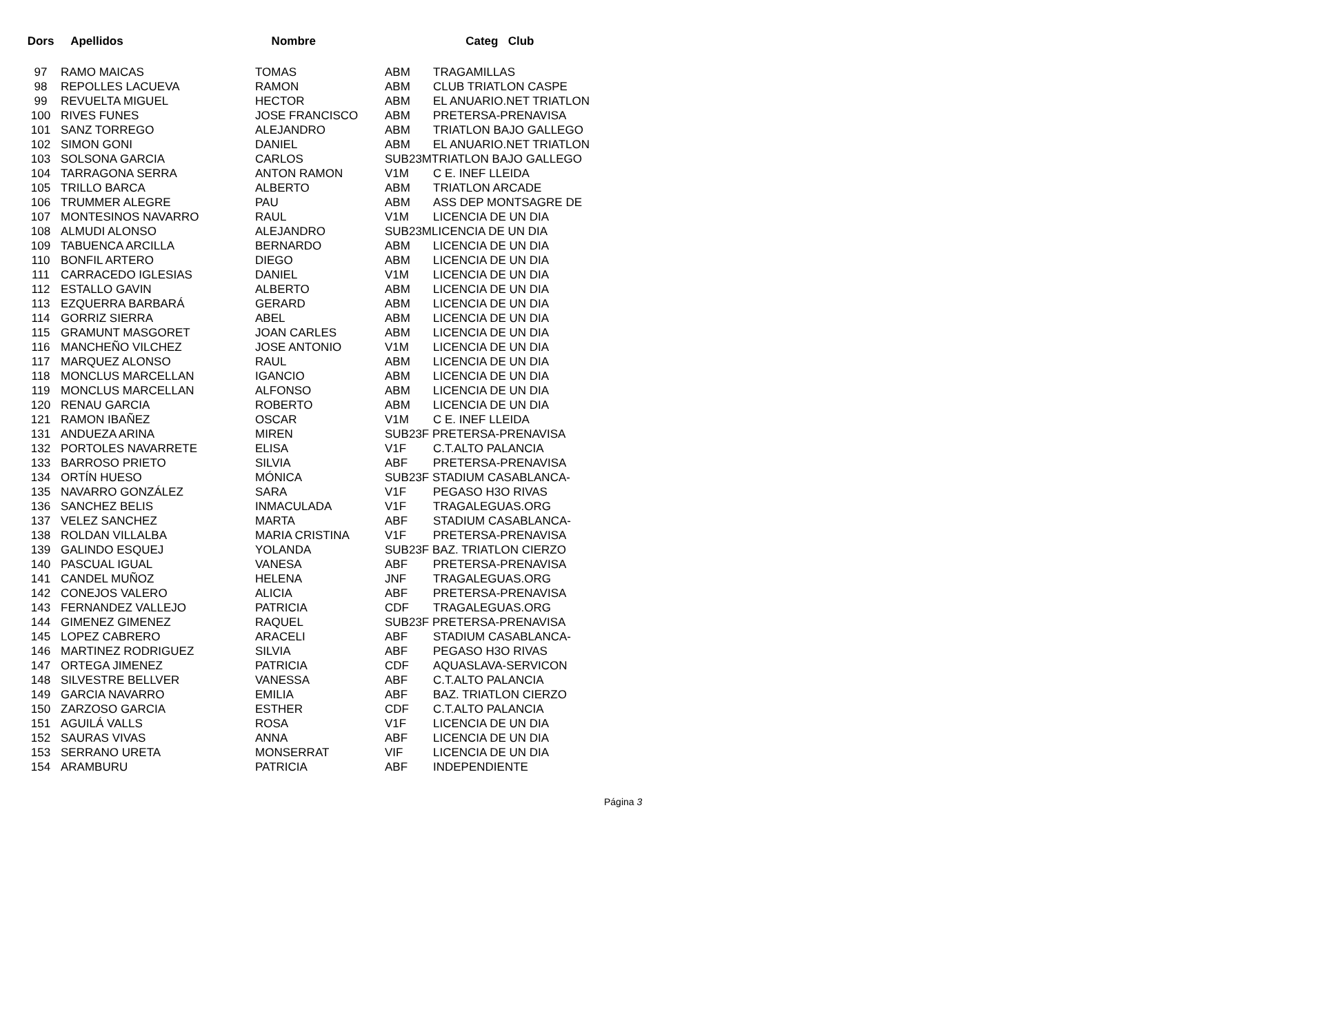| Dors | Apellidos | Nombre | | Categ Club |
| --- | --- | --- | --- | --- |
| 97 | RAMO MAICAS | TOMAS | ABM | TRAGAMILLAS |
| 98 | REPOLLES LACUEVA | RAMON | ABM | CLUB TRIATLON CASPE |
| 99 | REVUELTA MIGUEL | HECTOR | ABM | EL ANUARIO.NET TRIATLON |
| 100 | RIVES FUNES | JOSE FRANCISCO | ABM | PRETERSA-PRENAVISA |
| 101 | SANZ TORREGO | ALEJANDRO | ABM | TRIATLON BAJO GALLEGO |
| 102 | SIMON GONI | DANIEL | ABM | EL ANUARIO.NET TRIATLON |
| 103 | SOLSONA GARCIA | CARLOS | SUB23MTRIATLON BAJO GALLEGO | |
| 104 | TARRAGONA SERRA | ANTON RAMON | V1M | C E. INEF LLEIDA |
| 105 | TRILLO BARCA | ALBERTO | ABM | TRIATLON ARCADE |
| 106 | TRUMMER ALEGRE | PAU | ABM | ASS DEP MONTSAGRE DE |
| 107 | MONTESINOS NAVARRO | RAUL | V1M | LICENCIA DE UN DIA |
| 108 | ALMUDI ALONSO | ALEJANDRO | SUB23MLICENCIA DE UN DIA | |
| 109 | TABUENCA ARCILLA | BERNARDO | ABM | LICENCIA DE UN DIA |
| 110 | BONFIL ARTERO | DIEGO | ABM | LICENCIA DE UN DIA |
| 111 | CARRACEDO IGLESIAS | DANIEL | V1M | LICENCIA DE UN DIA |
| 112 | ESTALLO GAVIN | ALBERTO | ABM | LICENCIA DE UN DIA |
| 113 | EZQUERRA BARBARÁ | GERARD | ABM | LICENCIA DE UN DIA |
| 114 | GORRIZ SIERRA | ABEL | ABM | LICENCIA DE UN DIA |
| 115 | GRAMUNT MASGORET | JOAN CARLES | ABM | LICENCIA DE UN DIA |
| 116 | MANCHEÑO VILCHEZ | JOSE ANTONIO | V1M | LICENCIA DE UN DIA |
| 117 | MARQUEZ ALONSO | RAUL | ABM | LICENCIA DE UN DIA |
| 118 | MONCLUS MARCELLAN | IGANCIO | ABM | LICENCIA DE UN DIA |
| 119 | MONCLUS MARCELLAN | ALFONSO | ABM | LICENCIA DE UN DIA |
| 120 | RENAU GARCIA | ROBERTO | ABM | LICENCIA DE UN DIA |
| 121 | RAMON IBAÑEZ | OSCAR | V1M | C E. INEF LLEIDA |
| 131 | ANDUEZA ARINA | MIREN | SUB23F PRETERSA-PRENAVISA | |
| 132 | PORTOLES NAVARRETE | ELISA | V1F | C.T.ALTO PALANCIA |
| 133 | BARROSO PRIETO | SILVIA | ABF | PRETERSA-PRENAVISA |
| 134 | ORTÍN HUESO | MÓNICA | SUB23F STADIUM CASABLANCA- | |
| 135 | NAVARRO GONZÁLEZ | SARA | V1F | PEGASO H3O RIVAS |
| 136 | SANCHEZ BELIS | INMACULADA | V1F | TRAGALEGUAS.ORG |
| 137 | VELEZ SANCHEZ | MARTA | ABF | STADIUM CASABLANCA- |
| 138 | ROLDAN VILLALBA | MARIA CRISTINA | V1F | PRETERSA-PRENAVISA |
| 139 | GALINDO ESQUEJ | YOLANDA | SUB23F BAZ. TRIATLON CIERZO | |
| 140 | PASCUAL IGUAL | VANESA | ABF | PRETERSA-PRENAVISA |
| 141 | CANDEL MUÑOZ | HELENA | JNF | TRAGALEGUAS.ORG |
| 142 | CONEJOS VALERO | ALICIA | ABF | PRETERSA-PRENAVISA |
| 143 | FERNANDEZ VALLEJO | PATRICIA | CDF | TRAGALEGUAS.ORG |
| 144 | GIMENEZ GIMENEZ | RAQUEL | SUB23F PRETERSA-PRENAVISA | |
| 145 | LOPEZ CABRERO | ARACELI | ABF | STADIUM CASABLANCA- |
| 146 | MARTINEZ RODRIGUEZ | SILVIA | ABF | PEGASO H3O RIVAS |
| 147 | ORTEGA JIMENEZ | PATRICIA | CDF | AQUASLAVA-SERVICON |
| 148 | SILVESTRE BELLVER | VANESSA | ABF | C.T.ALTO PALANCIA |
| 149 | GARCIA NAVARRO | EMILIA | ABF | BAZ. TRIATLON CIERZO |
| 150 | ZARZOSO GARCIA | ESTHER | CDF | C.T.ALTO PALANCIA |
| 151 | AGUILÁ VALLS | ROSA | V1F | LICENCIA DE UN DIA |
| 152 | SAURAS VIVAS | ANNA | ABF | LICENCIA DE UN DIA |
| 153 | SERRANO URETA | MONSERRAT | VIF | LICENCIA DE UN DIA |
| 154 | ARAMBURU | PATRICIA | ABF | INDEPENDIENTE |
Página 3